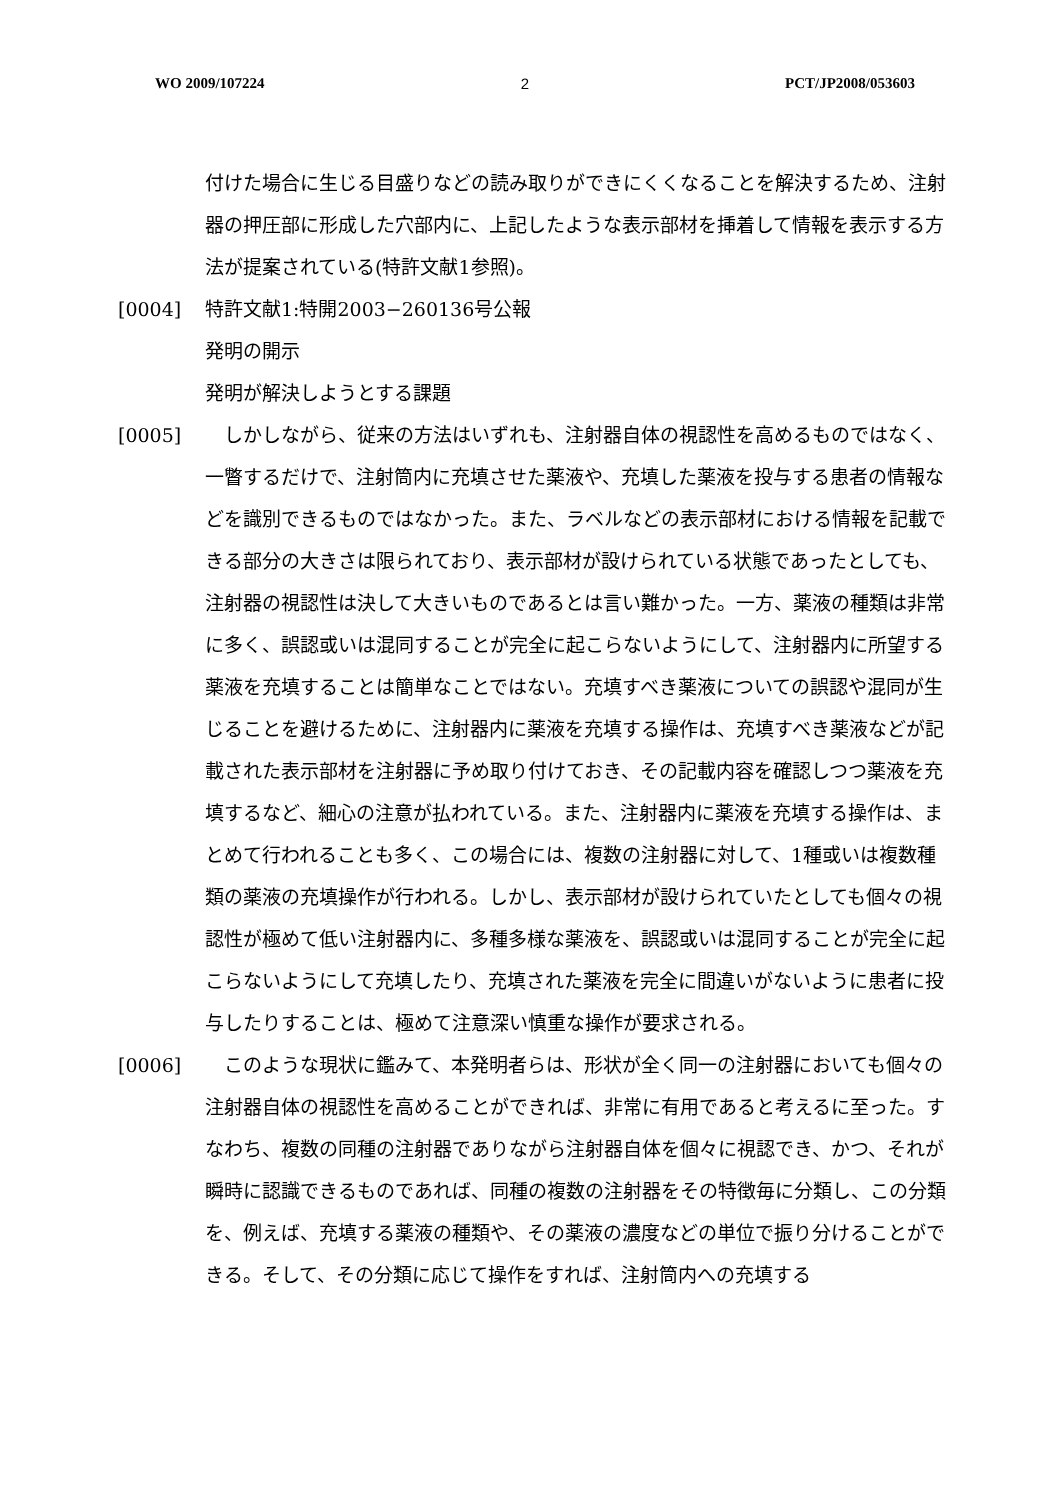WO 2009/107224 2 PCT/JP2008/053603
付けた場合に生じる目盛りなどの読み取りができにくくなることを解決するため、注射器の押圧部に形成した穴部内に、上記したような表示部材を挿着して情報を表示する方法が提案されている(特許文献1参照)。
[0004] 特許文献1:特開2003−260136号公報
発明の開示
発明が解決しようとする課題
[0005] 　しかしながら、従来の方法はいずれも、注射器自体の視認性を高めるものではなく、一瞥するだけで、注射筒内に充填させた薬液や、充填した薬液を投与する患者の情報などを識別できるものではなかった。また、ラベルなどの表示部材における情報を記載できる部分の大きさは限られており、表示部材が設けられている状態であったとしても、注射器の視認性は決して大きいものであるとは言い難かった。一方、薬液の種類は非常に多く、誤認或いは混同することが完全に起こらないようにして、注射器内に所望する薬液を充填することは簡単なことではない。充填すべき薬液についての誤認や混同が生じることを避けるために、注射器内に薬液を充填する操作は、充填すべき薬液などが記載された表示部材を注射器に予め取り付けておき、その記載内容を確認しつつ薬液を充填するなど、細心の注意が払われている。また、注射器内に薬液を充填する操作は、まとめて行われることも多く、この場合には、複数の注射器に対して、1種或いは複数種類の薬液の充填操作が行われる。しかし、表示部材が設けられていたとしても個々の視認性が極めて低い注射器内に、多種多様な薬液を、誤認或いは混同することが完全に起こらないようにして充填したり、充填された薬液を完全に間違いがないように患者に投与したりすることは、極めて注意深い慎重な操作が要求される。
[0006] 　このような現状に鑑みて、本発明者らは、形状が全く同一の注射器においても個々の注射器自体の視認性を高めることができれば、非常に有用であると考えるに至った。すなわち、複数の同種の注射器でありながら注射器自体を個々に視認でき、かつ、それが瞬時に認識できるものであれば、同種の複数の注射器をその特徴毎に分類し、この分類を、例えば、充填する薬液の種類や、その薬液の濃度などの単位で振り分けることができる。そして、その分類に応じて操作をすれば、注射筒内への充填する